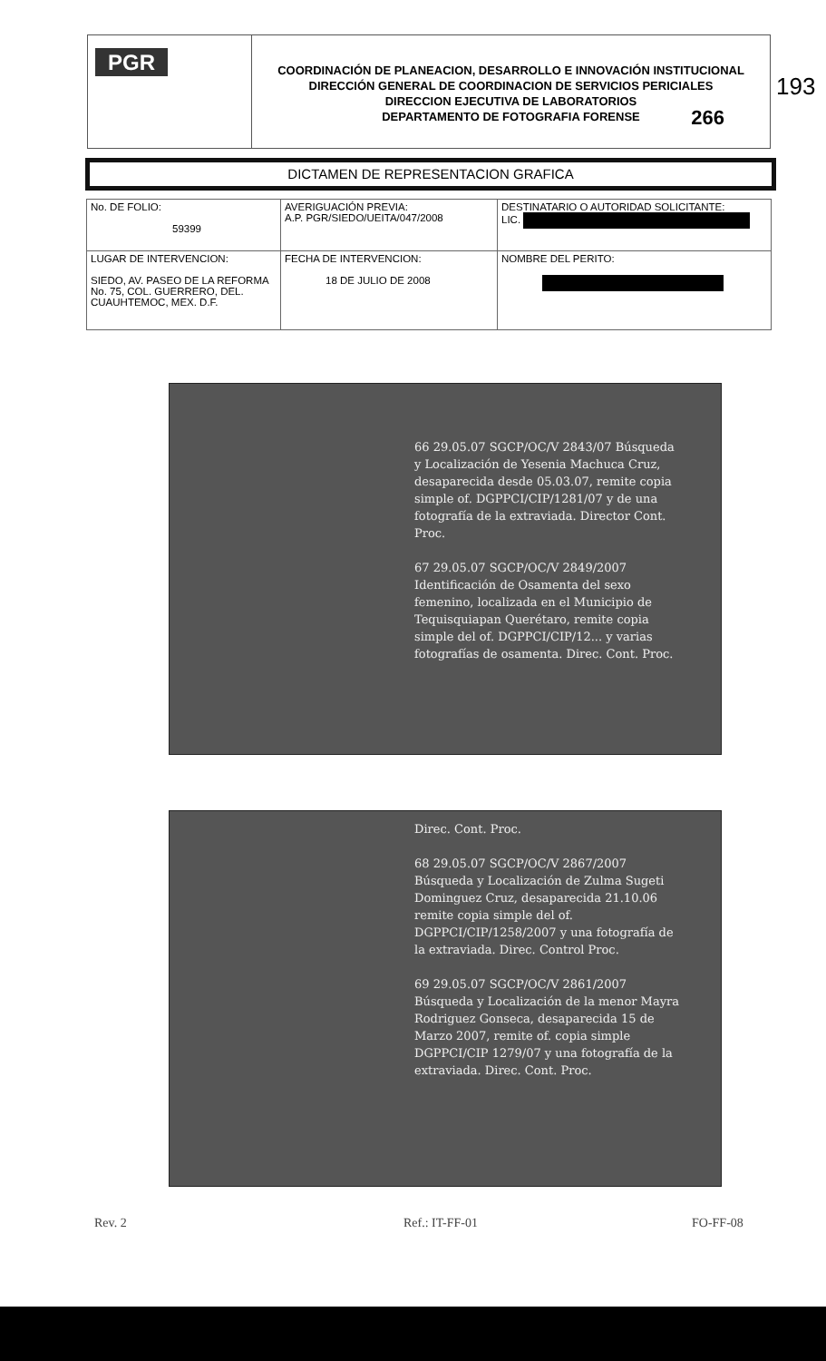PGR
COORDINACIÓN DE PLANEACION, DESARROLLO E INNOVACIÓN INSTITUCIONAL
DIRECCIÓN GENERAL DE COORDINACION DE SERVICIOS PERICIALES
DIRECCION EJECUTIVA DE LABORATORIOS
DEPARTAMENTO DE FOTOGRAFIA FORENSE
266
193
DICTAMEN DE REPRESENTACION GRAFICA
| No. DE FOLIO: 59399 | AVERIGUACIÓN PREVIA: A.P. PGR/SIEDO/UEITA/047/2008 | DESTINATARIO O AUTORIDAD SOLICITANTE: LIC. |
| LUGAR DE INTERVENCION: SIEDO, AV. PASEO DE LA REFORMA No. 75, COL. GUERRERO, DEL. CUAUHTEMOC, MEX. D.F. | FECHA DE INTERVENCION: 18 DE JULIO DE 2008 | NOMBRE DEL PERITO: |
66 29.05.07 SGCP/OC/V 2843/07 Búsqueda y Localización de Yesenia Machuca Cruz, desaparecida desde 05.03.07, remite copia simple of. DGPPCI/CIP/1281/07 y de una fotografía de la extraviada. Director Cont. Proc.
67 29.05.07 SGCP/OC/V 2849/2007 Identificación de Osamenta del sexo femenino, localizada en el Municipio de Tequisquiapan Querétaro, remite copia simple del of. DGPPCI/CIP/12... y varias fotografías de osamenta. Direc. Cont. Proc.
Direc. Cont. Proc.
68 29.05.07 SGCP/OC/V 2867/2007 Búsqueda y Localización de Zulma Sugeti Dominguez Cruz, desaparecida 21.10.06 remite copia simple del of. DGPPCI/CIP/1258/2007 y una fotografía de la extraviada. Direc. Control Proc.
69 29.05.07 SGCP/OC/V 2861/2007 Búsqueda y Localización de la menor Mayra Rodriguez Gonseca, desaparecida 15 de Marzo 2007, remite of. copia simple DGPPCI/CIP 1279/07 y una fotografía de la extraviada. Direc. Cont. Proc.
Rev. 2 Ref.: IT-FF-01 FO-FF-08